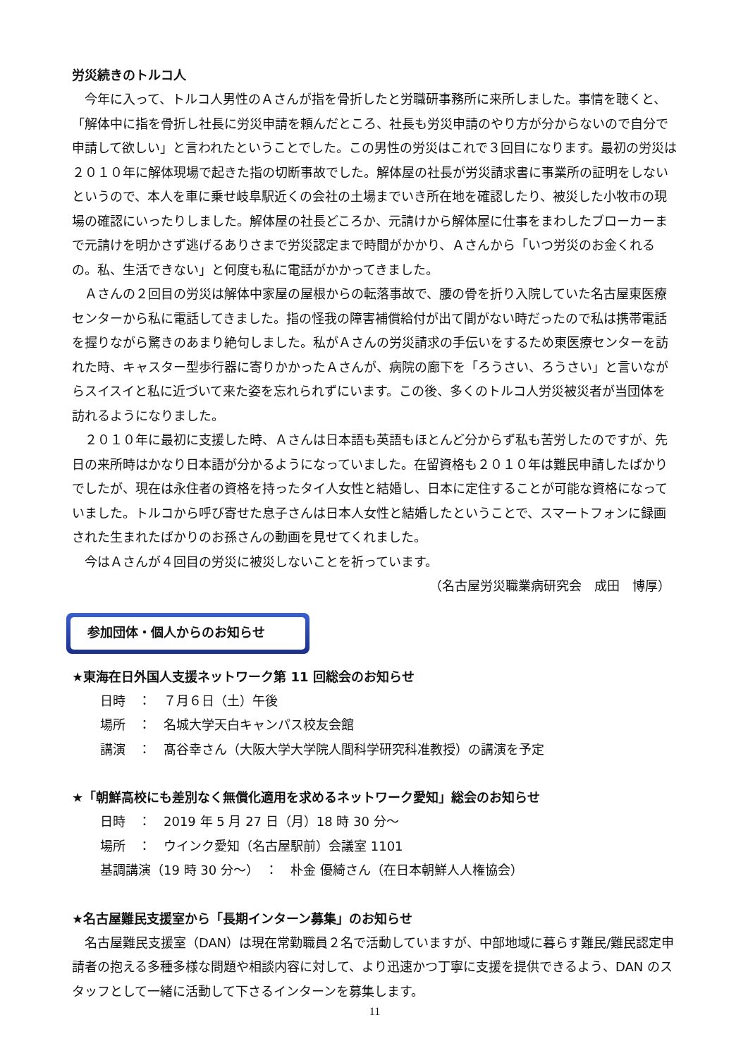労災続きのトルコ人
今年に入って、トルコ人男性のＡさんが指を骨折したと労職研事務所に来所しました。事情を聴くと、「解体中に指を骨折し社長に労災申請を頼んだところ、社長も労災申請のやり方が分からないので自分で申請して欲しい」と言われたということでした。この男性の労災はこれで３回目になります。最初の労災は２０１０年に解体現場で起きた指の切断事故でした。解体屋の社長が労災請求書に事業所の証明をしないというので、本人を車に乗せ岐阜駅近くの会社の土場までいき所在地を確認したり、被災した小牧市の現場の確認にいったりしました。解体屋の社長どころか、元請けから解体屋に仕事をまわしたブローカーまで元請けを明かさず逃げるありさまで労災認定まで時間がかかり、Ａさんから「いつ労災のお金くれるの。私、生活できない」と何度も私に電話がかかってきました。
Ａさんの２回目の労災は解体中家屋の屋根からの転落事故で、腰の骨を折り入院していた名古屋東医療センターから私に電話してきました。指の怪我の障害補償給付が出て間がない時だったので私は携帯電話を握りながら驚きのあまり絶句しました。私がＡさんの労災請求の手伝いをするため東医療センターを訪れた時、キャスター型歩行器に寄りかかったＡさんが、病院の廊下を「ろうさい、ろうさい」と言いながらスイスイと私に近づいて来た姿を忘れられずにいます。この後、多くのトルコ人労災被災者が当団体を訪れるようになりました。
２０１０年に最初に支援した時、Ａさんは日本語も英語もほとんど分からず私も苦労したのですが、先日の来所時はかなり日本語が分かるようになっていました。在留資格も２０１０年は難民申請したばかりでしたが、現在は永住者の資格を持ったタイ人女性と結婚し、日本に定住することが可能な資格になっていました。トルコから呼び寄せた息子さんは日本人女性と結婚したということで、スマートフォンに録画された生まれたばかりのお孫さんの動画を見せてくれました。
今はＡさんが４回目の労災に被災しないことを祈っています。
（名古屋労災職業病研究会　成田　博厚）
参加団体・個人からのお知らせ
★東海在日外国人支援ネットワーク第 11 回総会のお知らせ
日時　：　７月６日（土）午後
場所　：　名城大学天白キャンパス校友会館
講演　：　髙谷幸さん（大阪大学大学院人間科学研究科准教授）の講演を予定
★「朝鮮高校にも差別なく無償化適用を求めるネットワーク愛知」総会のお知らせ
日時　：　2019 年 5 月 27 日（月）18 時 30 分～
場所　：　ウインク愛知（名古屋駅前）会議室 1101
基調講演（19 時 30 分～）　：　朴金 優綺さん（在日本朝鮮人人権協会）
★名古屋難民支援室から「長期インターン募集」のお知らせ
名古屋難民支援室（DAN）は現在常勤職員２名で活動していますが、中部地域に暮らす難民/難民認定申請者の抱える多種多様な問題や相談内容に対して、より迅速かつ丁寧に支援を提供できるよう、DAN のスタッフとして一緒に活動して下さるインターンを募集します。
11